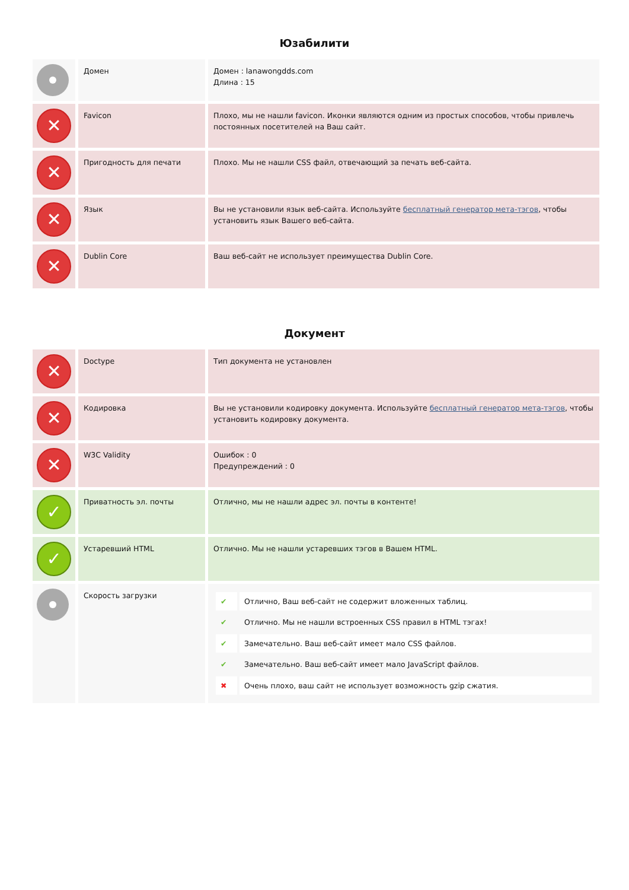Юзабилити
| | Домен | Домен : lanawongdds.com Длина : 15 |
| ✕ | Favicon | Плохо, мы не нашли favicon. Иконки являются одним из простых способов, чтобы привлечь постоянных посетителей на Ваш сайт. |
| ✕ | Пригодность для печати | Плохо. Мы не нашли CSS файл, отвечающий за печать веб-сайта. |
| ✕ | Язык | Вы не установили язык веб-сайта. Используйте бесплатный генератор мета-тэгов , чтобы установить язык Вашего веб-сайта. |
| ✕ | Dublin Core | Ваш веб-сайт не использует преимущества Dublin Core. |
Документ
| ✕ | Doctype | Тип документа не установлен |
| ✕ | Кодировка | Вы не установили кодировку документа. Используйте бесплатный генератор мета-тэгов , чтобы установить кодировку документа. |
| ✕ | W3C Validity | Ошибок : 0 Предупреждений : 0 |
| ✓ | Приватность эл. почты | Отлично, мы не нашли адрес эл. почты в контенте! |
| ✓ | Устаревший HTML | Отлично. Мы не нашли устаревших тэгов в Вашем HTML. |
| | Скорость загрузки | / ✔ / Отлично, Ваш веб-сайт не содержит вложенных таблиц. / / ✔ / Отлично. Мы не нашли встроенных CSS правил в HTML тэгах! / / ✔ / Замечательно. Ваш веб-сайт имеет мало CSS файлов. / / ✔ / Замечательно. Ваш веб-сайт имеет мало JavaScript файлов. / / ✖ / Очень плохо, ваш сайт не использует возможность gzip сжатия. / |